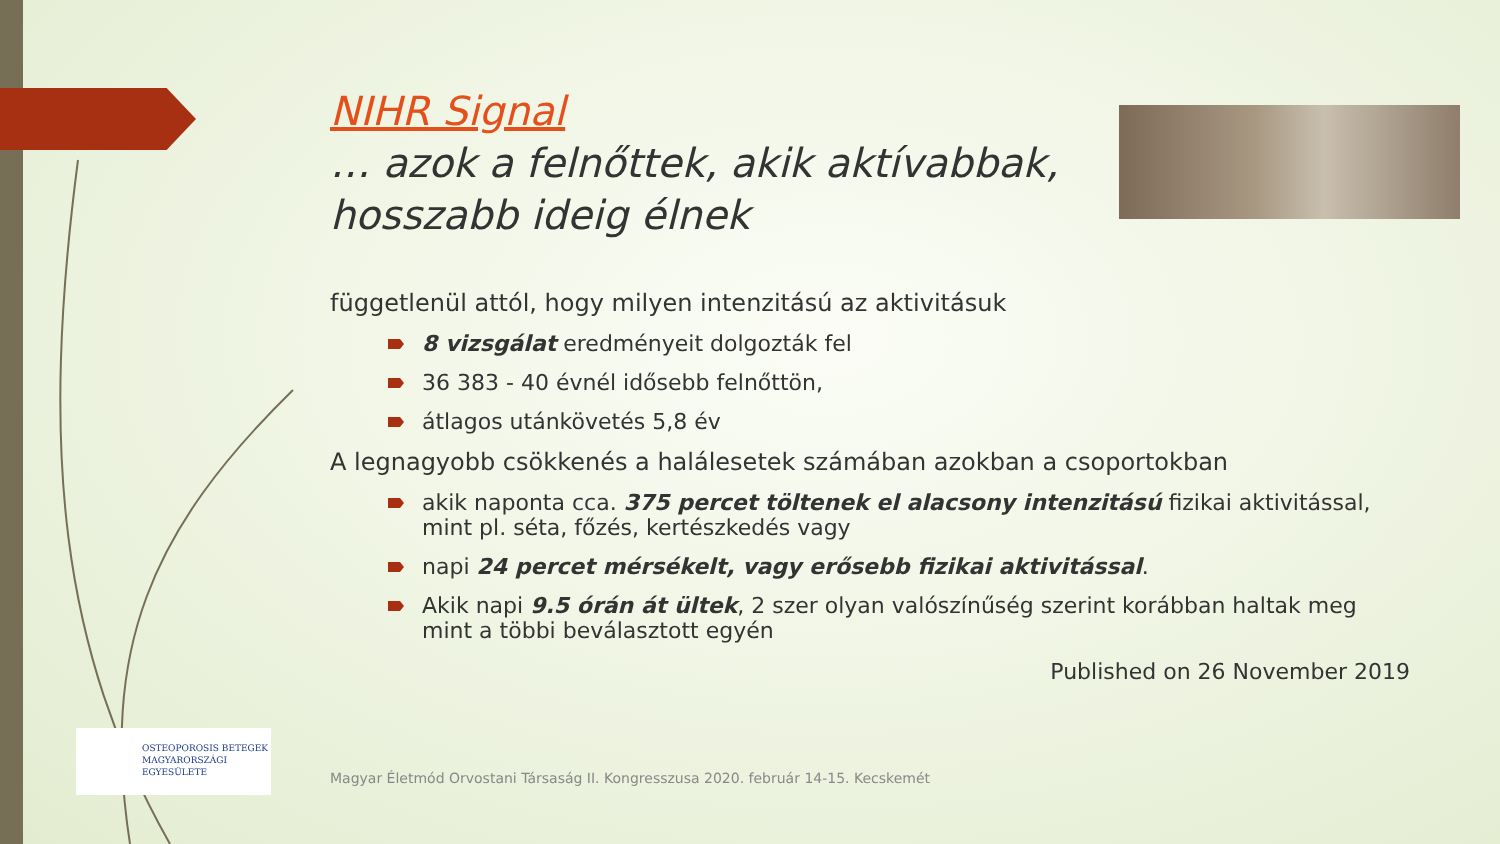NIHR Signal
… azok a felnőttek, akik aktívabbak, hosszabb ideig élnek
függetlenül attól, hogy milyen intenzitású az aktivitásuk
8 vizsgálat eredményeit dolgozták fel
36 383 - 40 évnél idősebb felnőttön,
átlagos utánkövetés 5,8 év
A legnagyobb csökkenés a halálesetek számában azokban a csoportokban
akik naponta cca. 375 percet töltenek el alacsony intenzitású fizikai aktivitással, mint pl. séta, főzés, kertészkedés vagy
napi 24 percet mérsékelt, vagy erősebb fizikai aktivitással.
Akik napi 9.5 órán át ültek, 2 szer olyan valószínűség szerint korábban haltak meg mint a többi beválasztott egyén
Published on 26 November 2019
OSTEOPOROSIS BETEGEK
MAGYARORSZÁGI
EGYESÜLETE
Magyar Életmód Orvostani Társaság II. Kongresszusa 2020. február 14-15. Kecskemét